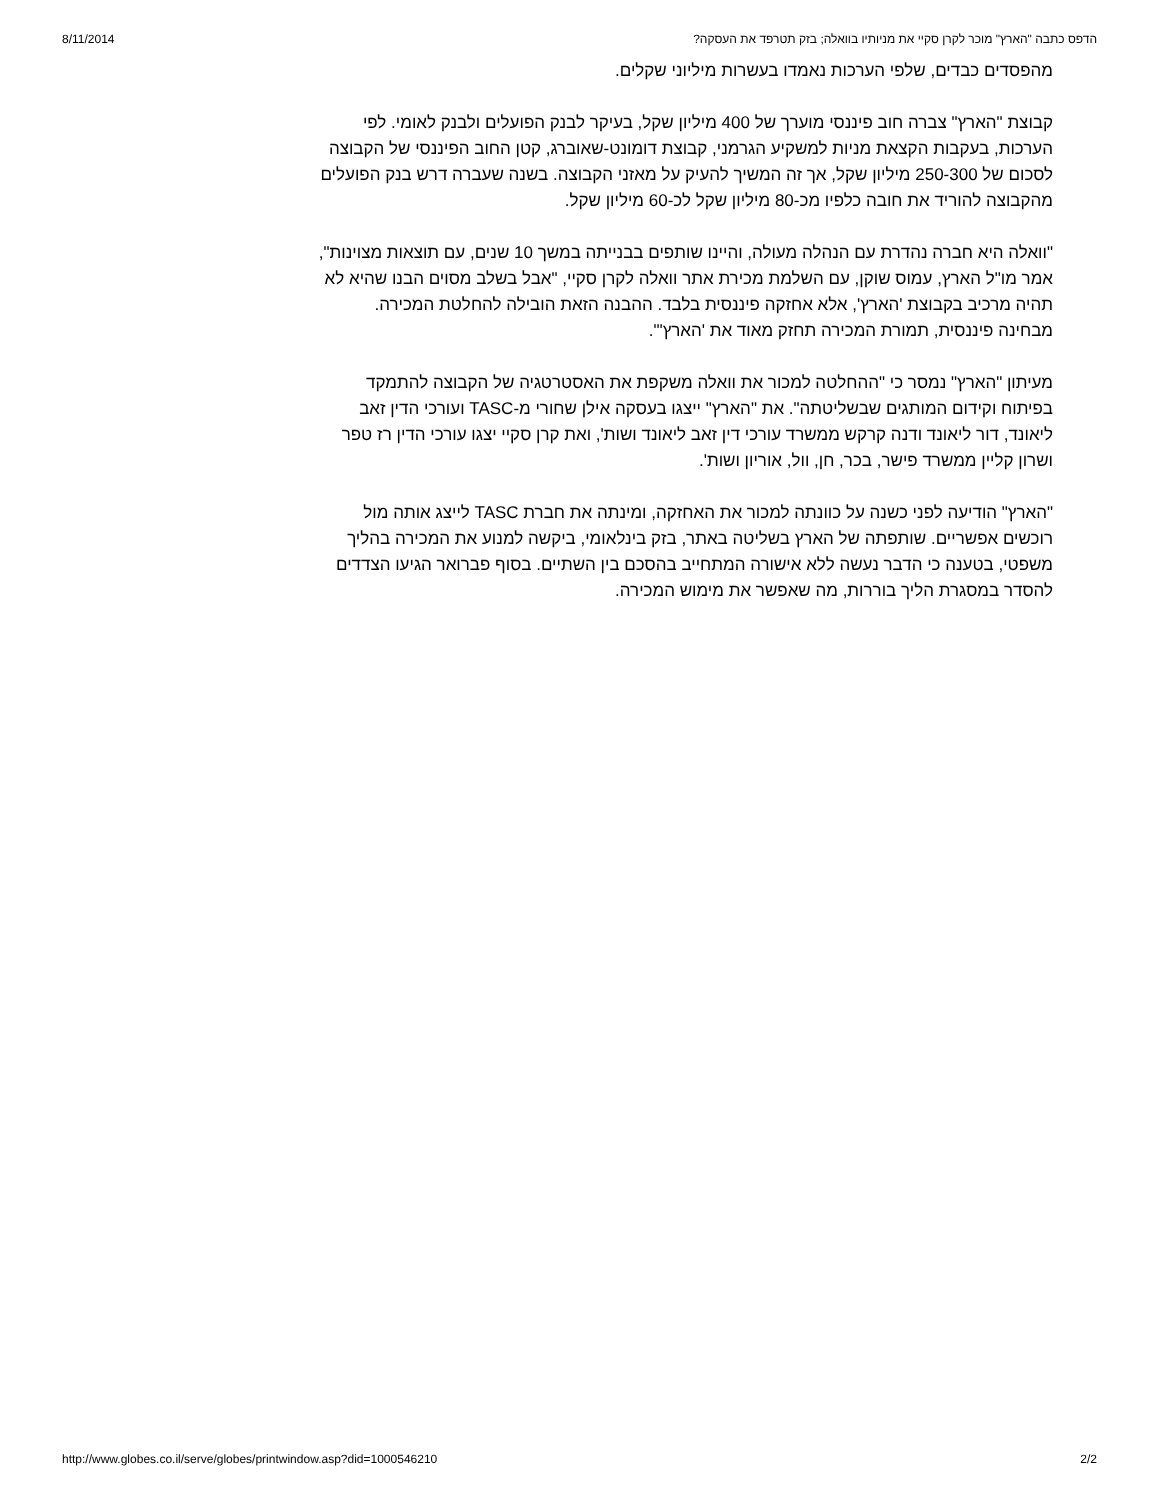8/11/2014 הדפס כתבה "הארץ" מוכר לקרן סקיי את מניותיו בוואלה; בזק תטרפד את העסקה?
מהפסדים כבדים, שלפי הערכות נאמדו בעשרות מיליוני שקלים.
קבוצת "הארץ" צברה חוב פיננסי מוערך של 400 מיליון שקל, בעיקר לבנק הפועלים ולבנק לאומי. לפי הערכות, בעקבות הקצאת מניות למשקיע הגרמני, קבוצת דומונט-שאוברג, קטן החוב הפיננסי של הקבוצה לסכום של 250-300 מיליון שקל, אך זה המשיך להעיק על מאזני הקבוצה. בשנה שעברה דרש בנק הפועלים מהקבוצה להוריד את חובה כלפיו מכ-80 מיליון שקל לכ-60 מיליון שקל.
"וואלה היא חברה נהדרת עם הנהלה מעולה, והיינו שותפים בבנייתה במשך 10 שנים, עם תוצאות מצוינות", אמר מו"ל הארץ, עמוס שוקן, עם השלמת מכירת אתר וואלה לקרן סקיי, "אבל בשלב מסוים הבנו שהיא לא תהיה מרכיב בקבוצת 'הארץ', אלא אחזקה פיננסית בלבד. ההבנה הזאת הובילה להחלטת המכירה. מבחינה פיננסית, תמורת המכירה תחזק מאוד את 'הארץ'".
מעיתון "הארץ" נמסר כי "ההחלטה למכור את וואלה משקפת את האסטרטגיה של הקבוצה להתמקד בפיתוח וקידום המותגים שבשליטתה". את "הארץ" ייצגו בעסקה אילן שחורי מ-TASC ועורכי הדין זאב ליאונד, דור ליאונד ודנה קרקש ממשרד עורכי דין זאב ליאונד ושות', ואת קרן סקיי יצגו עורכי הדין רז טפר ושרון קליין ממשרד פישר, בכר, חן, וול, אוריון ושות'.
"הארץ" הודיעה לפני כשנה על כוונתה למכור את האחזקה, ומינתה את חברת TASC לייצג אותה מול רוכשים אפשריים. שותפתה של הארץ בשליטה באתר, בזק בינלאומי, ביקשה למנוע את המכירה בהליך משפטי, בטענה כי הדבר נעשה ללא אישורה המתחייב בהסכם בין השתיים. בסוף פברואר הגיעו הצדדים להסדר במסגרת הליך בוררות, מה שאפשר את מימוש המכירה.
http://www.globes.co.il/serve/globes/printwindow.asp?did=1000546210 2/2